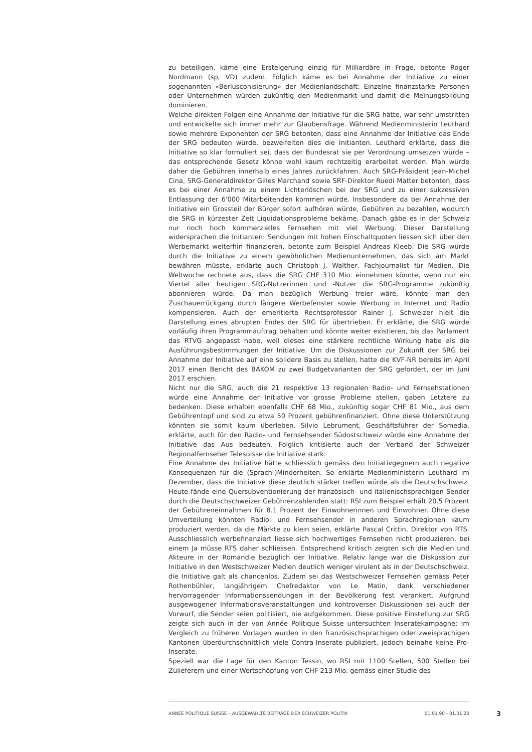zu beteiligen, käme eine Ersteigerung einzig für Milliardäre in Frage, betonte Roger Nordmann (sp, VD) zudem. Folglich käme es bei Annahme der Initiative zu einer sogenannten «Berlusconisierung» der Medienlandschaft: Einzelne finanzstarke Personen oder Unternehmen würden zukünftig den Medienmarkt und damit die Meinungsbildung dominieren.
Welche direkten Folgen eine Annahme der Initiative für die SRG hätte, war sehr umstritten und entwickelte sich immer mehr zur Glaubensfrage. Während Medienministerin Leuthard sowie mehrere Exponenten der SRG betonten, dass eine Annahme der Initiative das Ende der SRG bedeuten würde, bezweifelten dies die Initianten. Leuthard erklärte, dass die Initiative so klar formuliert sei, dass der Bundesrat sie per Verordnung umsetzen würde – das entsprechende Gesetz könne wohl kaum rechtzeitig erarbeitet werden. Man würde daher die Gebühren innerhalb eines Jahres zurückfahren. Auch SRG-Präsident Jean-Michel Cina, SRG-Generaldirektor Gilles Marchand sowie SRF-Direktor Ruedi Matter betonten, dass es bei einer Annahme zu einem Lichterlöschen bei der SRG und zu einer sukzessiven Entlassung der 6'000 Mitarbeitenden kommen würde. Insbesondere da bei Annahme der Initiative ein Grossteil der Bürger sofort aufhören würde, Gebühren zu bezahlen, wodurch die SRG in kürzester Zeit Liquidationsprobleme bekäme. Danach gäbe es in der Schweiz nur noch hoch kommerzielles Fernsehen mit viel Werbung. Dieser Darstellung widersprachen die Initianten: Sendungen mit hohen Einschaltquoten liessen sich über den Werbemarkt weiterhin finanzieren, betonte zum Beispiel Andreas Kleeb. Die SRG würde durch die Initiative zu einem gewöhnlichen Medienunternehmen, das sich am Markt bewähren müsste, erklärte auch Christoph J. Walther, Fachjournalist für Medien. Die Weltwoche rechnete aus, dass die SRG CHF 310 Mio. einnehmen könnte, wenn nur ein Viertel aller heutigen SRG-Nutzerinnen und -Nutzer die SRG-Programme zukünftig abonnieren würde. Da man bezüglich Werbung freier wäre, könnte man den Zuschauerrückgang durch längere Werbefenster sowie Werbung in Internet und Radio kompensieren. Auch der emeritierte Rechtsprofessor Rainer J. Schweizer hielt die Darstellung eines abrupten Endes der SRG für übertrieben. Er erklärte, die SRG würde vorläufig ihren Programmauftrag behalten und könnte weiter existieren, bis das Parlament das RTVG angepasst habe, weil dieses eine stärkere rechtliche Wirkung habe als die Ausführungsbestimmungen der Initiative. Um die Diskussionen zur Zukunft der SRG bei Annahme der Initiative auf eine solidere Basis zu stellen, hatte die KVF-NR bereits im April 2017 einen Bericht des BAKOM zu zwei Budgetvarianten der SRG gefordert, der im Juni 2017 erschien.
Nicht nur die SRG, auch die 21 respektive 13 regionalen Radio- und Fernsehstationen würde eine Annahme der Initiative vor grosse Probleme stellen, gaben Letztere zu bedenken. Diese erhalten ebenfalls CHF 68 Mio., zukünftig sogar CHF 81 Mio., aus dem Gebührentopf und sind zu etwa 50 Prozent gebührenfinanziert. Ohne diese Unterstützung könnten sie somit kaum überleben. Silvio Lebrument, Geschäftsführer der Somedia, erklärte, auch für den Radio- und Fernsehsender Südostschweiz würde eine Annahme der Initiative das Aus bedeuten. Folglich kritisierte auch der Verband der Schweizer Regionalfernseher Telesuisse die Initiative stark.
Eine Annahme der Initiative hätte schliesslich gemäss den Initiativgegnern auch negative Konsequenzen für die (Sprach-)Minderheiten. So erklärte Medienministerin Leuthard im Dezember, dass die Initiative diese deutlich stärker treffen würde als die Deutschschweiz. Heute fände eine Quersubventionierung der französisch- und italienischsprachigen Sender durch die Deutschschweizer Gebührenzahlenden statt: RSI zum Beispiel erhält 20.5 Prozent der Gebühreneinnahmen für 8.1 Prozent der Einwohnerinnen und Einwohner. Ohne diese Umverteilung könnten Radio- und Fernsehsender in anderen Sprachregionen kaum produziert werden, da die Märkte zu klein seien, erklärte Pascal Crittin, Direktor von RTS. Ausschliesslich werbefinanziert liesse sich hochwertiges Fernsehen nicht produzieren, bei einem Ja müsse RTS daher schliessen. Entsprechend kritisch zeigten sich die Medien und Akteure in der Romandie bezüglich der Initiative. Relativ lange war die Diskussion zur Initiative in den Westschweizer Medien deutlich weniger virulent als in der Deutschschweiz, die Initiative galt als chancenlos. Zudem sei das Westschweizer Fernsehen gemäss Peter Rothenbühler, langjährigem Chefredaktor von Le Matin, dank verschiedener hervorragender Informationssendungen in der Bevölkerung fest verankert. Aufgrund ausgewogener Informationsveranstaltungen und kontroverser Diskussionen sei auch der Vorwurf, die Sender seien politisiert, nie aufgekommen. Diese positive Einstellung zur SRG zeigte sich auch in der von Année Politique Suisse untersuchten Inseratekampagne: Im Vergleich zu früheren Vorlagen wurden in den französischsprachigen oder zweisprachigen Kantonen überdurchschnittlich viele Contra-Inserate publiziert, jedoch beinahe keine Pro-Inserate.
Speziell war die Lage für den Kanton Tessin, wo RSI mit 1100 Stellen, 500 Stellen bei Zulieferern und einer Wertschöpfung von CHF 213 Mio. gemäss einer Studie des
ANNÉE POLITIQUE SUISSE – AUSGEWÄHLTE BEITRÄGE DER SCHWEIZER POLITIK 01.01.90 - 01.01.20 3